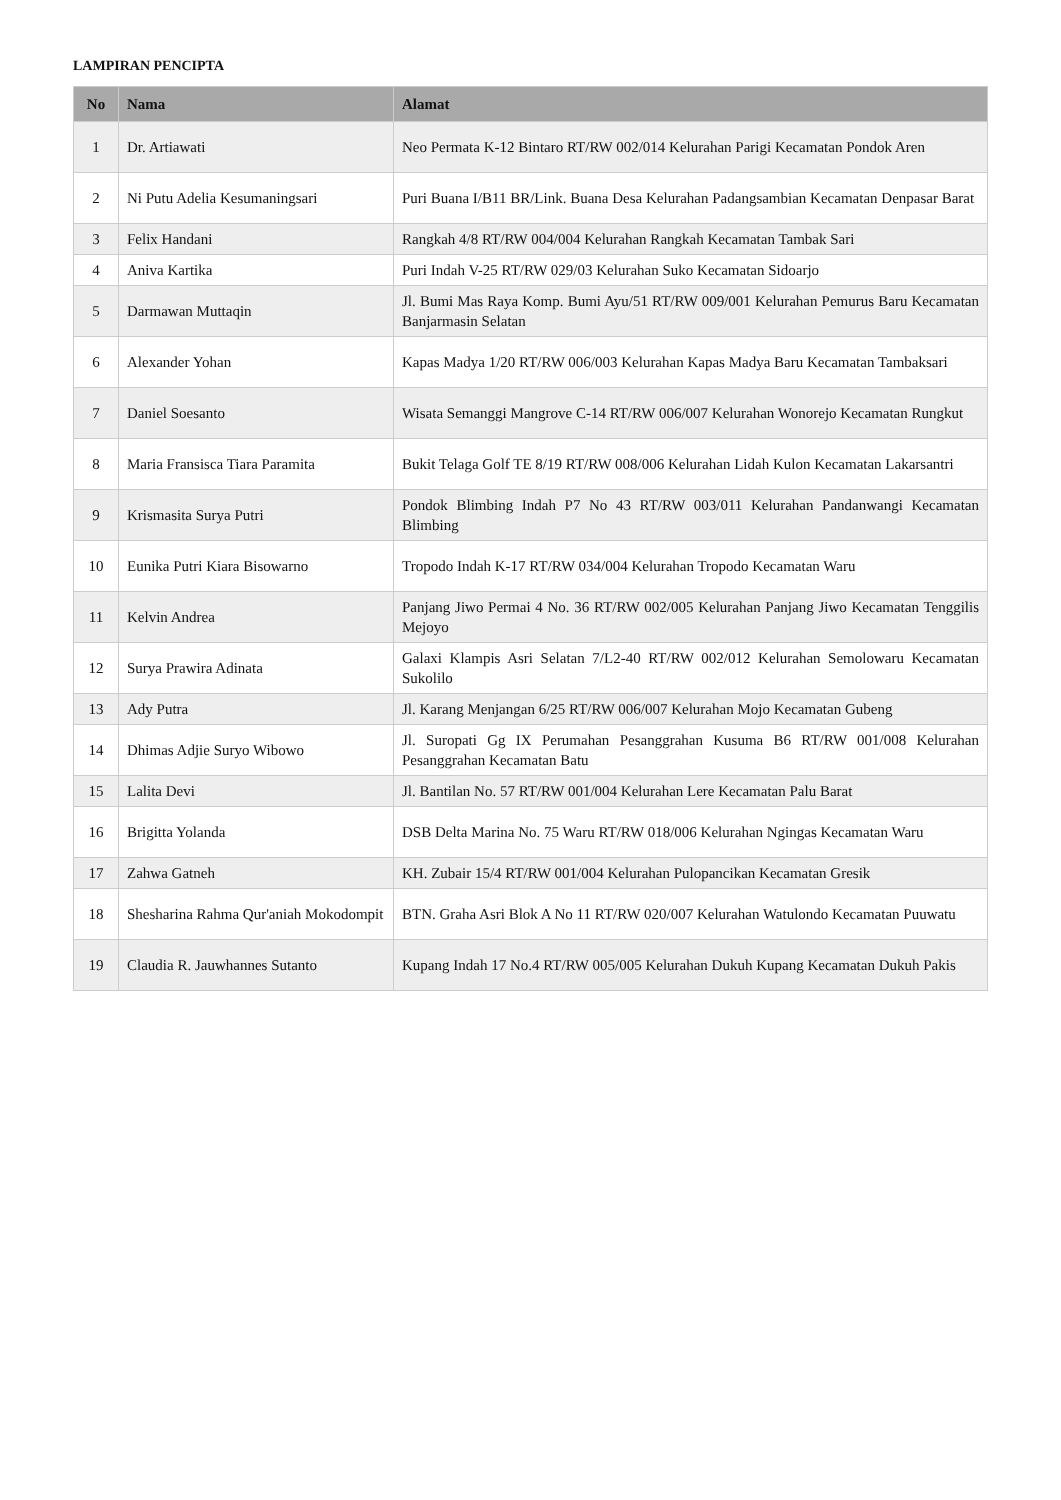LAMPIRAN PENCIPTA
| No | Nama | Alamat |
| --- | --- | --- |
| 1 | Dr. Artiawati | Neo Permata K-12 Bintaro RT/RW 002/014 Kelurahan Parigi Kecamatan Pondok Aren |
| 2 | Ni Putu Adelia Kesumaningsari | Puri Buana I/B11 BR/Link. Buana Desa Kelurahan Padangsambian Kecamatan Denpasar Barat |
| 3 | Felix Handani | Rangkah 4/8 RT/RW 004/004 Kelurahan Rangkah Kecamatan Tambak Sari |
| 4 | Aniva Kartika | Puri Indah V-25 RT/RW 029/03 Kelurahan Suko Kecamatan Sidoarjo |
| 5 | Darmawan Muttaqin | Jl. Bumi Mas Raya Komp. Bumi Ayu/51 RT/RW 009/001 Kelurahan Pemurus Baru Kecamatan Banjarmasin Selatan |
| 6 | Alexander Yohan | Kapas Madya 1/20 RT/RW 006/003 Kelurahan Kapas Madya Baru Kecamatan Tambaksari |
| 7 | Daniel Soesanto | Wisata Semanggi Mangrove C-14 RT/RW 006/007 Kelurahan Wonorejo Kecamatan Rungkut |
| 8 | Maria Fransisca Tiara Paramita | Bukit Telaga Golf TE 8/19 RT/RW 008/006 Kelurahan Lidah Kulon Kecamatan Lakarsantri |
| 9 | Krismasita Surya Putri | Pondok Blimbing Indah P7 No 43 RT/RW 003/011 Kelurahan Pandanwangi Kecamatan Blimbing |
| 10 | Eunika Putri Kiara Bisowarno | Tropodo Indah K-17 RT/RW 034/004 Kelurahan Tropodo Kecamatan Waru |
| 11 | Kelvin Andrea | Panjang Jiwo Permai 4 No. 36 RT/RW 002/005 Kelurahan Panjang Jiwo Kecamatan Tenggilis Mejoyo |
| 12 | Surya Prawira Adinata | Galaxi Klampis Asri Selatan 7/L2-40 RT/RW 002/012 Kelurahan Semolowaru Kecamatan Sukolilo |
| 13 | Ady Putra | Jl. Karang Menjangan 6/25 RT/RW 006/007 Kelurahan Mojo Kecamatan Gubeng |
| 14 | Dhimas Adjie Suryo Wibowo | Jl. Suropati Gg IX Perumahan Pesanggrahan Kusuma B6 RT/RW 001/008 Kelurahan Pesanggrahan Kecamatan Batu |
| 15 | Lalita Devi | Jl. Bantilan No. 57 RT/RW 001/004 Kelurahan Lere Kecamatan Palu Barat |
| 16 | Brigitta Yolanda | DSB Delta Marina No. 75 Waru RT/RW 018/006 Kelurahan Ngingas Kecamatan Waru |
| 17 | Zahwa Gatneh | KH. Zubair 15/4 RT/RW 001/004 Kelurahan Pulopancikan Kecamatan Gresik |
| 18 | Shesharina Rahma Qur'aniah Mokodompit | BTN. Graha Asri Blok A No 11 RT/RW 020/007 Kelurahan Watulondo Kecamatan Puuwatu |
| 19 | Claudia R. Jauwhannes Sutanto | Kupang Indah 17 No.4 RT/RW 005/005 Kelurahan Dukuh Kupang Kecamatan Dukuh Pakis |